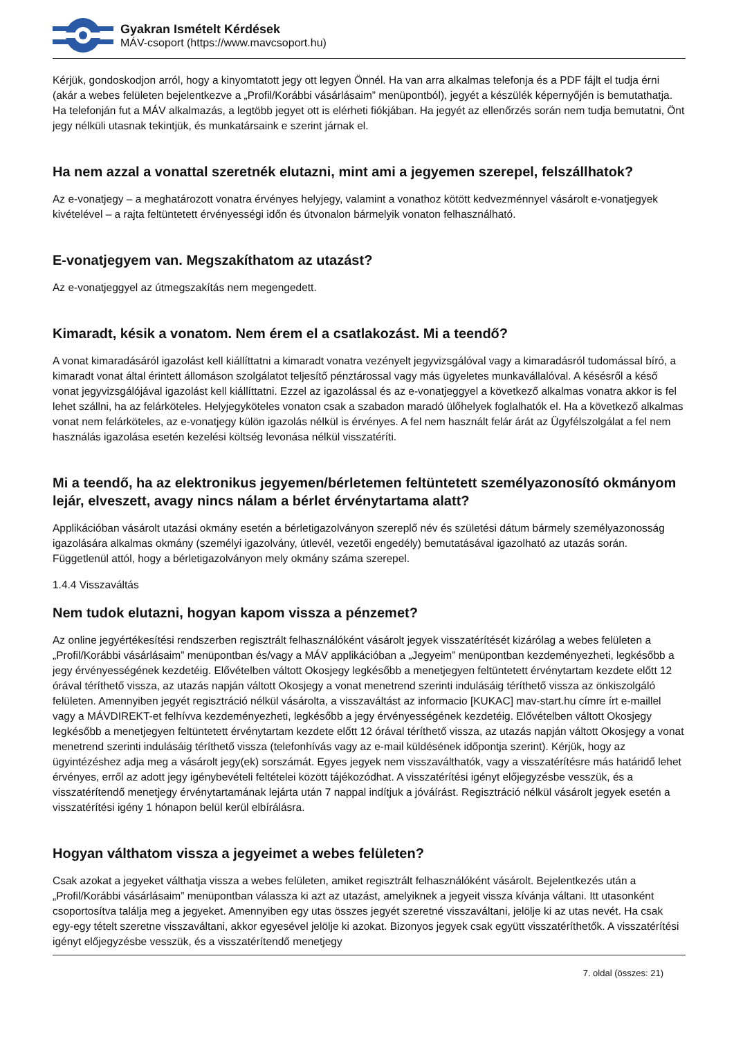Gyakran Ismételt Kérdések
MÁV-csoport (https://www.mavcsoport.hu)
Kérjük, gondoskodjon arról, hogy a kinyomtatott jegy ott legyen Önnél. Ha van arra alkalmas telefonja és a PDF fájlt el tudja érni (akár a webes felületen bejelentkezve a „Profil/Korábbi vásárlásaim” menüpontból), jegyét a készülék képernyőjén is bemutathatja. Ha telefonján fut a MÁV alkalmazás, a legtöbb jegyet ott is elérheti fiókjában. Ha jegyét az ellenőrzés során nem tudja bemutatni, Önt jegy nélküli utasnak tekintjük, és munkatársaink e szerint járnak el.
Ha nem azzal a vonattal szeretnék elutazni, mint ami a jegyemen szerepel, felszállhatok?
Az e-vonatjegy – a meghatározott vonatra érvényes helyjegy, valamint a vonathoz kötött kedvezménnyel vásárolt e-vonatjegyek kivételével – a rajta feltüntetett érvényességi időn és útvonalon bármelyik vonaton felhasználható.
E-vonatjegyem van. Megszakíthatom az utazást?
Az e-vonatjeggyel az útmegszakítás nem megengedett.
Kimaradt, késik a vonatom. Nem érem el a csatlakozást. Mi a teendő?
A vonat kimaradásáról igazolást kell kiállíttatni a kimaradt vonatra vezényelt jegyvizsgálóval vagy a kimaradásról tudomással bíró, a kimaradt vonat által érintett állomáson szolgálatot teljesítő pénztárossal vagy más ügyeletes munkavállalóval. A késésről a késő vonat jegyvizsgálójával igazolást kell kiállíttatni. Ezzel az igazolással és az e-vonatjeggyel a következő alkalmas vonatra akkor is fel lehet szállni, ha az felárköteles. Helyjegyköteles vonaton csak a szabadon maradó ülőhelyek foglalhatók el. Ha a következő alkalmas vonat nem felárköteles, az e-vonatjegy külön igazolás nélkül is érvényes. A fel nem használt felár árát az Ügyfélszolgálat a fel nem használás igazolása esetén kezelési költség levonása nélkül visszatéríti.
Mi a teendő, ha az elektronikus jegyemen/bérletemen feltüntetett személyazonosító okmányom lejár, elveszett, avagy nincs nálam a bérlet érvénytartama alatt?
Applikációban vásárolt utazási okmány esetén a bérletigazolványon szereplő név és születési dátum bármely személyazonosság igazolására alkalmas okmány (személyi igazolvány, útlevél, vezetői engedély) bemutatásával igazolható az utazás során. Függetlenül attól, hogy a bérletigazolványon mely okmány száma szerepel.
1.4.4 Visszaváltás
Nem tudok elutazni, hogyan kapom vissza a pénzemet?
Az online jegyértékesítési rendszerben regisztrált felhasználóként vásárolt jegyek visszatérítését kizárólag a webes felületen a „Profil/Korábbi vásárlásaim” menüpontban és/vagy a MÁV applikációban a „Jegyeim” menüpontban kezdeményezheti, legkésőbb a jegy érvényességének kezdetéig. Elővételben váltott Okosjegy legkésőbb a menetjegyen feltüntetett érvénytartam kezdete előtt 12 órával téríthető vissza, az utazás napján váltott Okosjegy a vonat menetrend szerinti indulásáig téríthető vissza az önkiszolgáló felületen. Amennyiben jegyét regisztráció nélkül vásárolta, a visszaváltást az informacio [KUKAC] mav-start.hu címre írt e-maillel vagy a MÁVDIREKT-et felhívva kezdeményezheti, legkésőbb a jegy érvényességének kezdetéig. Elővételben váltott Okosjegy legkésőbb a menetjegyen feltüntetett érvénytartam kezdete előtt 12 órával téríthető vissza, az utazás napján váltott Okosjegy a vonat menetrend szerinti indulásáig téríthető vissza (telefonhívás vagy az e-mail küldésének időpontja szerint). Kérjük, hogy az ügyintézéshez adja meg a vásárolt jegy(ek) sorszámát. Egyes jegyek nem visszaválthatók, vagy a visszatérítésre más határidő lehet érvényes, erről az adott jegy igénybevételi feltételei között tájékozódhat. A visszatérítési igényt előjegyzésbe vesszük, és a visszatérítendő menetjegy érvénytartamának lejárta után 7 nappal indítjuk a jóváírást. Regisztráció nélkül vásárolt jegyek esetén a visszatérítési igény 1 hónapon belül kerül elbírálásra.
Hogyan válthatom vissza a jegyeimet a webes felületen?
Csak azokat a jegyeket válthatja vissza a webes felületen, amiket regisztrált felhasználóként vásárolt. Bejelentkezés után a „Profil/Korábbi vásárlásaim” menüpontban válassza ki azt az utazást, amelyiknek a jegyeit vissza kívánja váltani. Itt utasonként csoportosítva találja meg a jegyeket. Amennyiben egy utas összes jegyét szeretné visszaváltani, jelölje ki az utas nevét. Ha csak egy-egy tételt szeretne visszaváltani, akkor egyesével jelölje ki azokat. Bizonyos jegyek csak együtt visszatéríthetők. A visszatérítési igényt előjegyzésbe vesszük, és a visszatérítendő menetjegy
7. oldal (összes: 21)